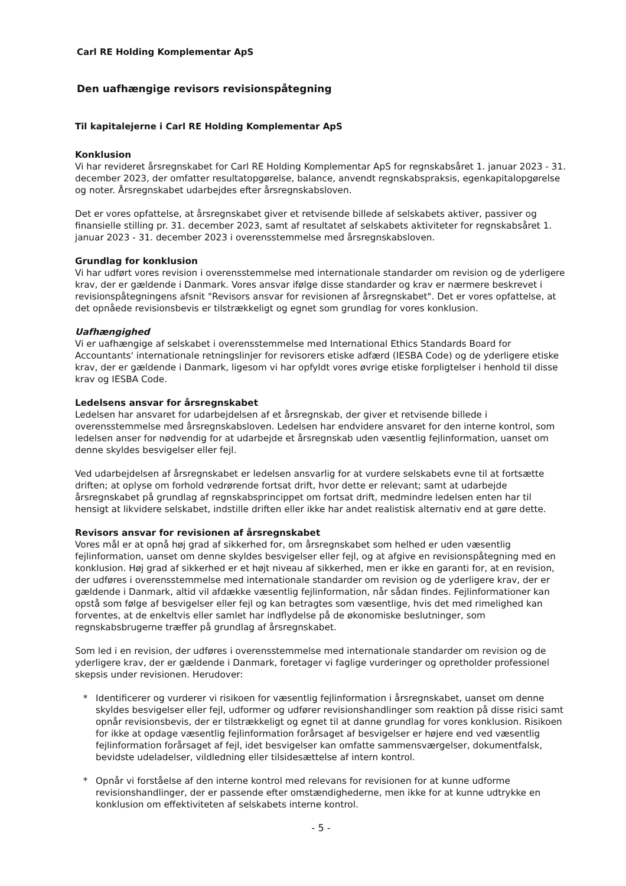Carl RE Holding Komplementar ApS
Den uafhængige revisors revisionspåtegning
Til kapitalejerne i Carl RE Holding Komplementar ApS
Konklusion
Vi har revideret årsregnskabet for Carl RE Holding Komplementar ApS for regnskabsåret 1. januar 2023 - 31. december 2023, der omfatter resultatopgørelse, balance, anvendt regnskabspraksis, egenkapitalopgørelse og noter. Årsregnskabet udarbejdes efter årsregnskabsloven.
Det er vores opfattelse, at årsregnskabet giver et retvisende billede af selskabets aktiver, passiver og finansielle stilling pr. 31. december 2023, samt af resultatet af selskabets aktiviteter for regnskabsåret 1. januar 2023 - 31. december 2023 i overensstemmelse med årsregnskabsloven.
Grundlag for konklusion
Vi har udført vores revision i overensstemmelse med internationale standarder om revision og de yderligere krav, der er gældende i Danmark. Vores ansvar ifølge disse standarder og krav er nærmere beskrevet i revisionspåtegningens afsnit "Revisors ansvar for revisionen af årsregnskabet". Det er vores opfattelse, at det opnåede revisionsbevis er tilstrækkeligt og egnet som grundlag for vores konklusion.
Uafhængighed
Vi er uafhængige af selskabet i overensstemmelse med International Ethics Standards Board for Accountants' internationale retningslinjer for revisorers etiske adfærd (IESBA Code) og de yderligere etiske krav, der er gældende i Danmark, ligesom vi har opfyldt vores øvrige etiske forpligtelser i henhold til disse krav og IESBA Code.
Ledelsens ansvar for årsregnskabet
Ledelsen har ansvaret for udarbejdelsen af et årsregnskab, der giver et retvisende billede i overensstemmelse med årsregnskabsloven. Ledelsen har endvidere ansvaret for den interne kontrol, som ledelsen anser for nødvendig for at udarbejde et årsregnskab uden væsentlig fejlinformation, uanset om denne skyldes besvigelser eller fejl.
Ved udarbejdelsen af årsregnskabet er ledelsen ansvarlig for at vurdere selskabets evne til at fortsætte driften; at oplyse om forhold vedrørende fortsat drift, hvor dette er relevant; samt at udarbejde årsregnskabet på grundlag af regnskabsprincippet om fortsat drift, medmindre ledelsen enten har til hensigt at likvidere selskabet, indstille driften eller ikke har andet realistisk alternativ end at gøre dette.
Revisors ansvar for revisionen af årsregnskabet
Vores mål er at opnå høj grad af sikkerhed for, om årsregnskabet som helhed er uden væsentlig fejlinformation, uanset om denne skyldes besvigelser eller fejl, og at afgive en revisionspåtegning med en konklusion. Høj grad af sikkerhed er et højt niveau af sikkerhed, men er ikke en garanti for, at en revision, der udføres i overensstemmelse med internationale standarder om revision og de yderligere krav, der er gældende i Danmark, altid vil afdække væsentlig fejlinformation, når sådan findes. Fejlinformationer kan opstå som følge af besvigelser eller fejl og kan betragtes som væsentlige, hvis det med rimelighed kan forventes, at de enkeltvis eller samlet har indflydelse på de økonomiske beslutninger, som regnskabsbrugerne træffer på grundlag af årsregnskabet.
Som led i en revision, der udføres i overensstemmelse med internationale standarder om revision og de yderligere krav, der er gældende i Danmark, foretager vi faglige vurderinger og opretholder professionel skepsis under revisionen. Herudover:
* Identificerer og vurderer vi risikoen for væsentlig fejlinformation i årsregnskabet, uanset om denne skyldes besvigelser eller fejl, udformer og udfører revisionshandlinger som reaktion på disse risici samt opnår revisionsbevis, der er tilstrækkeligt og egnet til at danne grundlag for vores konklusion. Risikoen for ikke at opdage væsentlig fejlinformation forårsaget af besvigelser er højere end ved væsentlig fejlinformation forårsaget af fejl, idet besvigelser kan omfatte sammensværgelser, dokumentfalsk, bevidste udeladelser, vildledning eller tilsidesættelse af intern kontrol.
* Opnår vi forståelse af den interne kontrol med relevans for revisionen for at kunne udforme revisionshandlinger, der er passende efter omstændighederne, men ikke for at kunne udtrykke en konklusion om effektiviteten af selskabets interne kontrol.
- 5 -